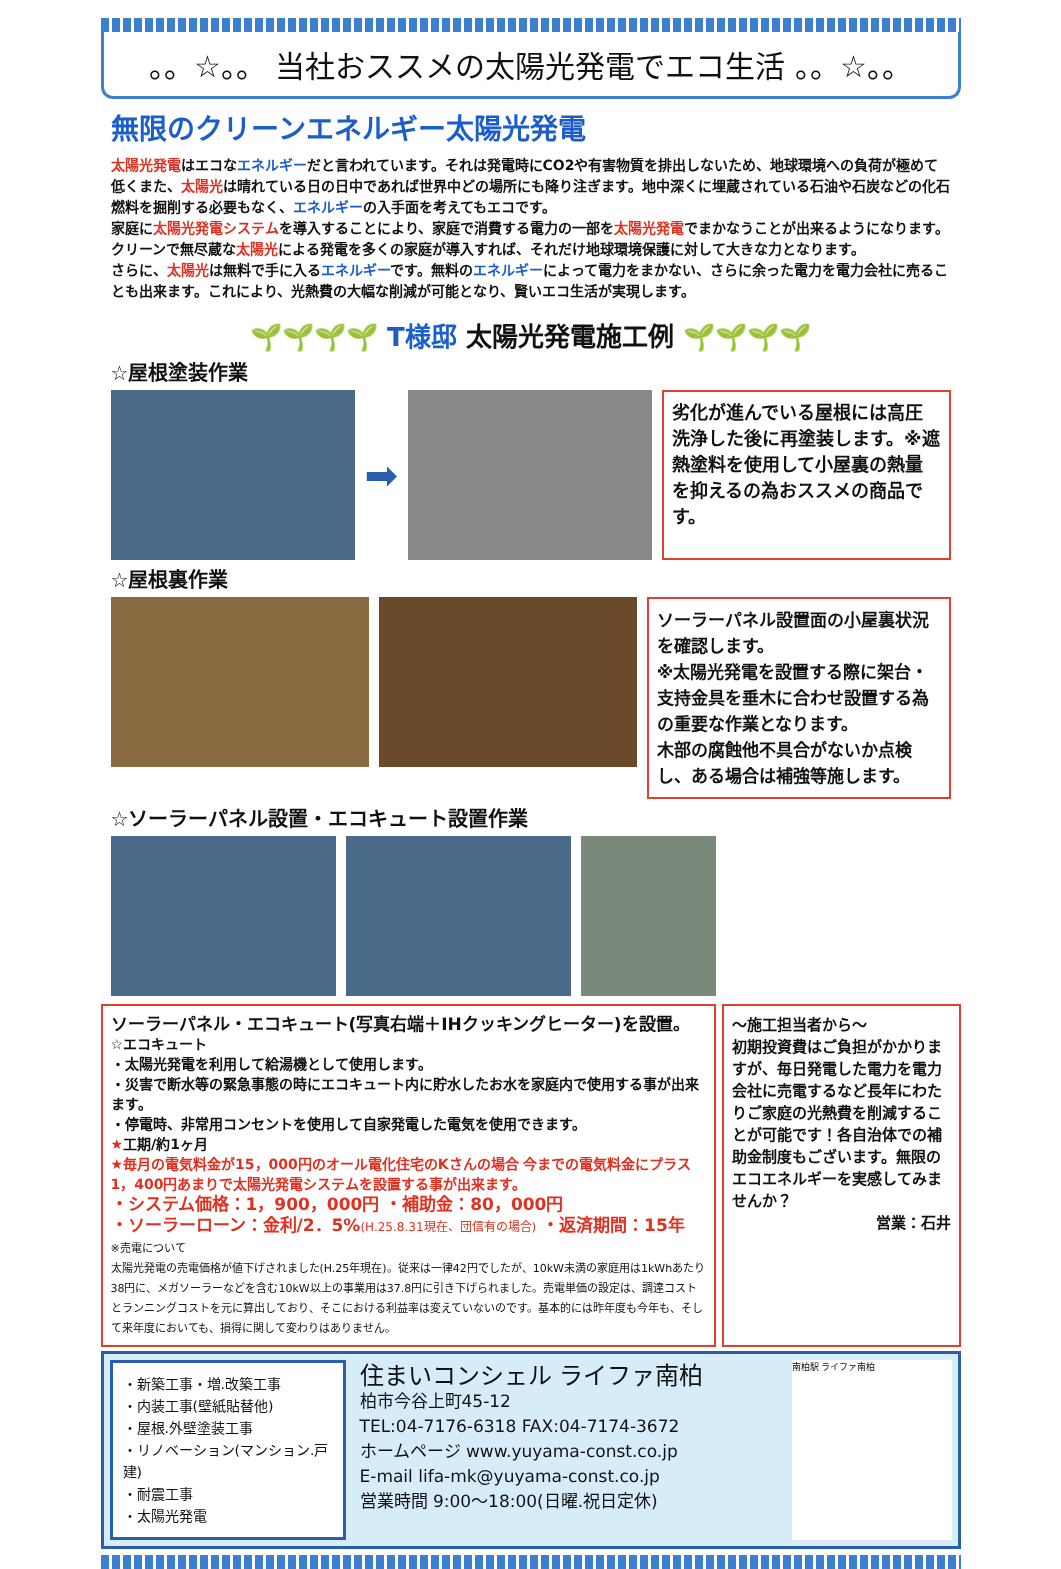。。☆。。 当社おススメの太陽光発電でエコ生活 。。☆。。
無限のクリーンエネルギー太陽光発電
太陽光発電はエコなエネルギーだと言われています。それは発電時にCO2や有害物質を排出しないため、地球環境への負荷が極めて低くまた、太陽光は晴れている日の日中であれば世界中どの場所にも降り注ぎます。地中深くに埋蔵されている石油や石炭などの化石燃料を掘削する必要もなく、エネルギーの入手面を考えてもエコです。
家庭に太陽光発電システムを導入することにより、家庭で消費する電力の一部を太陽光発電でまかなうことが出来るようになります。クリーンで無尽蔵な太陽光による発電を多くの家庭が導入すれば、それだけ地球環境保護に対して大きな力となります。
さらに、太陽光は無料で手に入るエネルギーです。無料のエネルギーによって電力をまかない、さらに余った電力を電力会社に売ることも出来ます。これにより、光熱費の大幅な削減が可能となり、賢いエコ生活が実現します。
🌱🌱🌱🌱 T様邸 太陽光発電施工例 🌱🌱🌱🌱
☆屋根塗装作業
➡
劣化が進んでいる屋根には高圧洗浄した後に再塗装します。※遮熱塗料を使用して小屋裏の熱量を抑えるの為おススメの商品です。
☆屋根裏作業
ソーラーパネル設置面の小屋裏状況を確認します。
※太陽光発電を設置する際に架台・支持金具を垂木に合わせ設置する為の重要な作業となります。
木部の腐蝕他不具合がないか点検し、ある場合は補強等施します。
☆ソーラーパネル設置・エコキュート設置作業
ソーラーパネル・エコキュート(写真右端＋IHクッキングヒーター)を設置。
☆エコキュート
・太陽光発電を利用して給湯機として使用します。
・災害で断水等の緊急事態の時にエコキュート内に貯水したお水を家庭内で使用する事が出来ます。
・停電時、非常用コンセントを使用して自家発電した電気を使用できます。
★工期/約1ヶ月
★毎月の電気料金が15，000円のオール電化住宅のKさんの場合 今までの電気料金にプラス1，400円あまりで太陽光発電システムを設置する事が出来ます。
・システム価格：1，900，000円 ・補助金：80，000円
・ソーラーローン：金利/2．5%(H.25.8.31現在、団信有の場合) ・返済期間：15年
※売電について
太陽光発電の売電価格が値下げされました(H.25年現在)。従来は一律42円でしたが、10kW未満の家庭用は1kWhあたり38円に、メガソーラーなどを含む10kW以上の事業用は37.8円に引き下げられました。売電単価の設定は、調達コストとランニングコストを元に算出しており、そこにおける利益率は変えていないのです。基本的には昨年度も今年も、そして来年度においても、損得に関して変わりはありません。
～施工担当者から～
初期投資費はご負担がかかりますが、毎日発電した電力を電力会社に売電するなど長年にわたりご家庭の光熱費を削減することが可能です！各自治体での補助金制度もございます。無限のエコエネルギーを実感してみませんか？
営業：石井
・新築工事・増.改築工事
・内装工事(壁紙貼替他)
・屋根.外壁塗装工事
・リノベーション(マンション.戸建)
・耐震工事
・太陽光発電
住まいコンシェル ライファ南柏
柏市今谷上町45-12
TEL:04-7176-6318 FAX:04-7174-3672
ホームページ www.yuyama-const.co.jp
E-mail lifa-mk@yuyama-const.co.jp
営業時間 9:00～18:00(日曜.祝日定休)
南柏駅 ライファ南柏